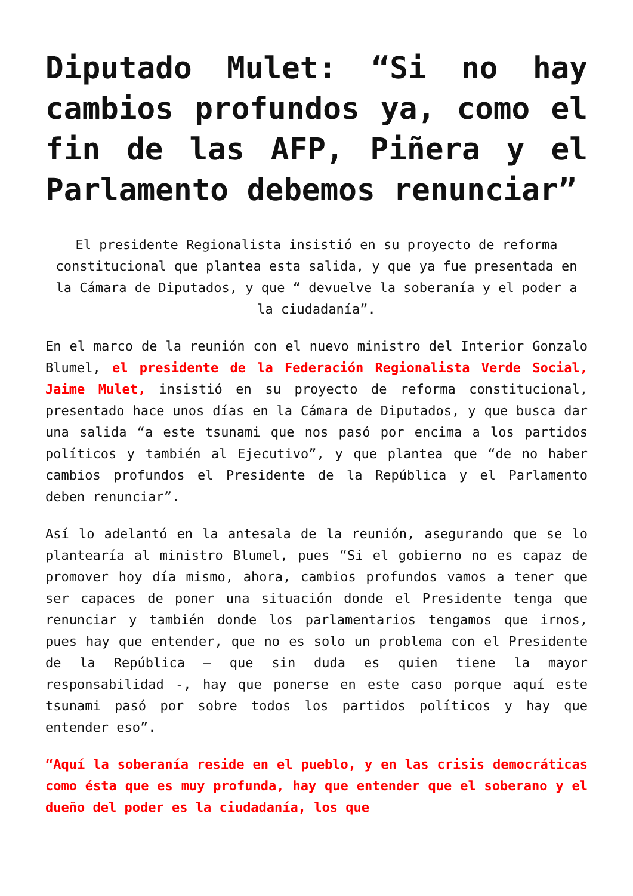Diputado Mulet: “Si no hay cambios profundos ya, como el fin de las AFP, Piñera y el Parlamento debemos renunciar”
El presidente Regionalista insistió en su proyecto de reforma constitucional que plantea esta salida, y que ya fue presentada en la Cámara de Diputados, y que “ devuelve la soberanía y el poder a la ciudadanía”.
En el marco de la reunión con el nuevo ministro del Interior Gonzalo Blumel, el presidente de la Federación Regionalista Verde Social, Jaime Mulet, insistió en su proyecto de reforma constitucional, presentado hace unos días en la Cámara de Diputados, y que busca dar una salida “a este tsunami que nos pasó por encima a los partidos políticos y también al Ejecutivo”, y que plantea que “de no haber cambios profundos el Presidente de la República y el Parlamento deben renunciar”.
Así lo adelantó en la antesala de la reunión, asegurando que se lo plantearía al ministro Blumel, pues “Si el gobierno no es capaz de promover hoy día mismo, ahora, cambios profundos vamos a tener que ser capaces de poner una situación donde el Presidente tenga que renunciar y también donde los parlamentarios tengamos que irnos, pues hay que entender, que no es solo un problema con el Presidente de la República – que sin duda es quien tiene la mayor responsabilidad -, hay que ponerse en este caso porque aquí este tsunami pasó por sobre todos los partidos políticos y hay que entender eso”.
“Aquí la soberanía reside en el pueblo, y en las crisis democráticas como ésta que es muy profunda, hay que entender que el soberano y el dueño del poder es la ciudadanía, los que